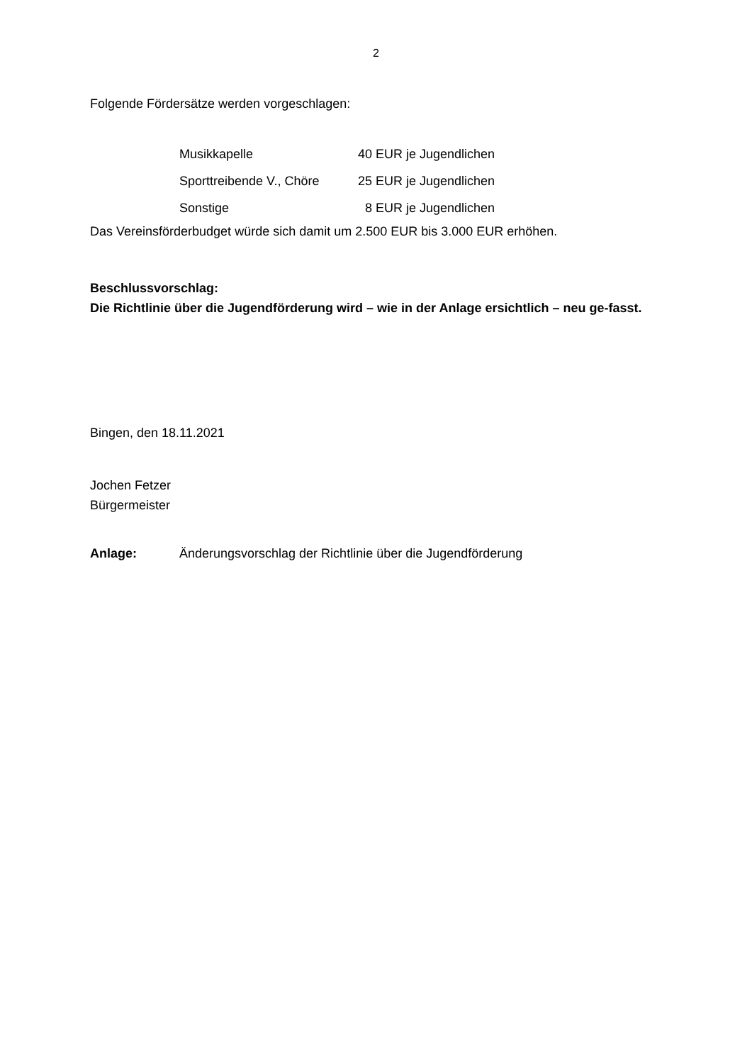2
Folgende Fördersätze werden vorgeschlagen:
| Musikkapelle | 40 EUR je Jugendlichen |
| Sporttreibende V., Chöre | 25 EUR je Jugendlichen |
| Sonstige | 8 EUR je Jugendlichen |
Das Vereinsförderbudget würde sich damit um 2.500 EUR bis 3.000 EUR erhöhen.
Beschlussvorschlag:
Die Richtlinie über die Jugendförderung wird – wie in der Anlage ersichtlich – neu ge-fasst.
Bingen, den 18.11.2021
Jochen Fetzer
Bürgermeister
Anlage: Änderungsvorschlag der Richtlinie über die Jugendförderung